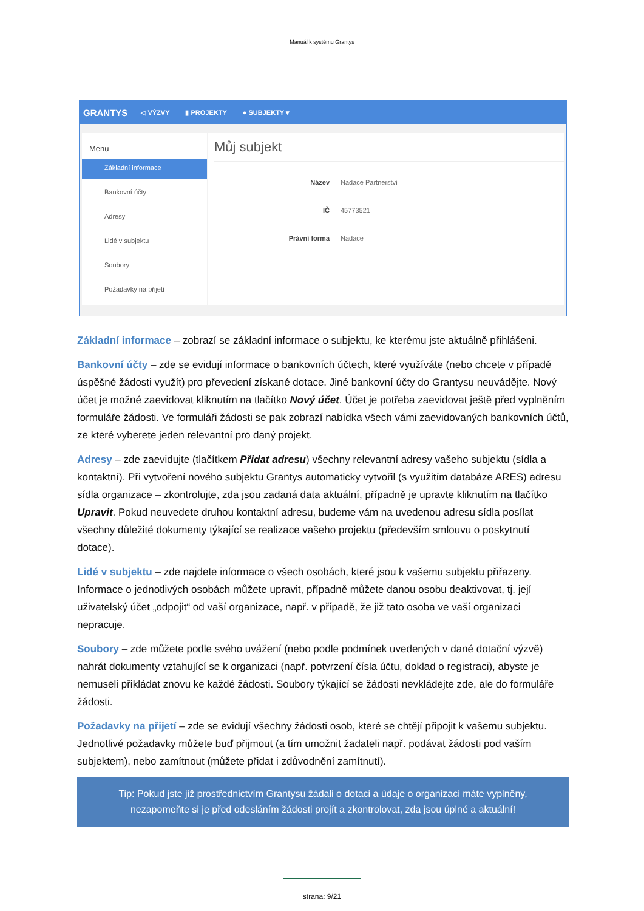Manuál k systému Grantys
GRANTYS ◁ VÝZVY ▮ PROJEKTY ● SUBJEKTY ▾
Menu
Základní informace
Bankovní účty
Adresy
Lidé v subjektu
Soubory
Požadavky na přijetí
Můj subjekt
Název Nadace Partnerství
IČ 45773521
Právní forma Nadace
Základní informace – zobrazí se základní informace o subjektu, ke kterému jste aktuálně přihlášeni.
Bankovní účty – zde se evidují informace o bankovních účtech, které využíváte (nebo chcete v případě úspěšné žádosti využít) pro převedení získané dotace. Jiné bankovní účty do Grantysu neuvádějte. Nový účet je možné zaevidovat kliknutím na tlačítko Nový účet. Účet je potřeba zaevidovat ještě před vyplněním formuláře žádosti. Ve formuláři žádosti se pak zobrazí nabídka všech vámi zaevidovaných bankovních účtů, ze které vyberete jeden relevantní pro daný projekt.
Adresy – zde zaevidujte (tlačítkem Přidat adresu) všechny relevantní adresy vašeho subjektu (sídla a kontaktní). Při vytvoření nového subjektu Grantys automaticky vytvořil (s využitím databáze ARES) adresu sídla organizace – zkontrolujte, zda jsou zadaná data aktuální, případně je upravte kliknutím na tlačítko Upravit. Pokud neuvedete druhou kontaktní adresu, budeme vám na uvedenou adresu sídla posílat všechny důležité dokumenty týkající se realizace vašeho projektu (především smlouvu o poskytnutí dotace).
Lidé v subjektu – zde najdete informace o všech osobách, které jsou k vašemu subjektu přiřazeny. Informace o jednotlivých osobách můžete upravit, případně můžete danou osobu deaktivovat, tj. její uživatelský účet „odpojit“ od vaší organizace, např. v případě, že již tato osoba ve vaší organizaci nepracuje.
Soubory – zde můžete podle svého uvážení (nebo podle podmínek uvedených v dané dotační výzvě) nahrát dokumenty vztahující se k organizaci (např. potvrzení čísla účtu, doklad o registraci), abyste je nemuseli přikládat znovu ke každé žádosti. Soubory týkající se žádosti nevkládejte zde, ale do formuláře žádosti.
Požadavky na přijetí – zde se evidují všechny žádosti osob, které se chtějí připojit k vašemu subjektu. Jednotlivé požadavky můžete buď přijmout (a tím umožnit žadateli např. podávat žádosti pod vaším subjektem), nebo zamítnout (můžete přidat i zdůvodnění zamítnutí).
Tip: Pokud jste již prostřednictvím Grantysu žádali o dotaci a údaje o organizaci máte vyplněny, nezapomeňte si je před odesláním žádosti projít a zkontrolovat, zda jsou úplné a aktuální!
strana: 9/21